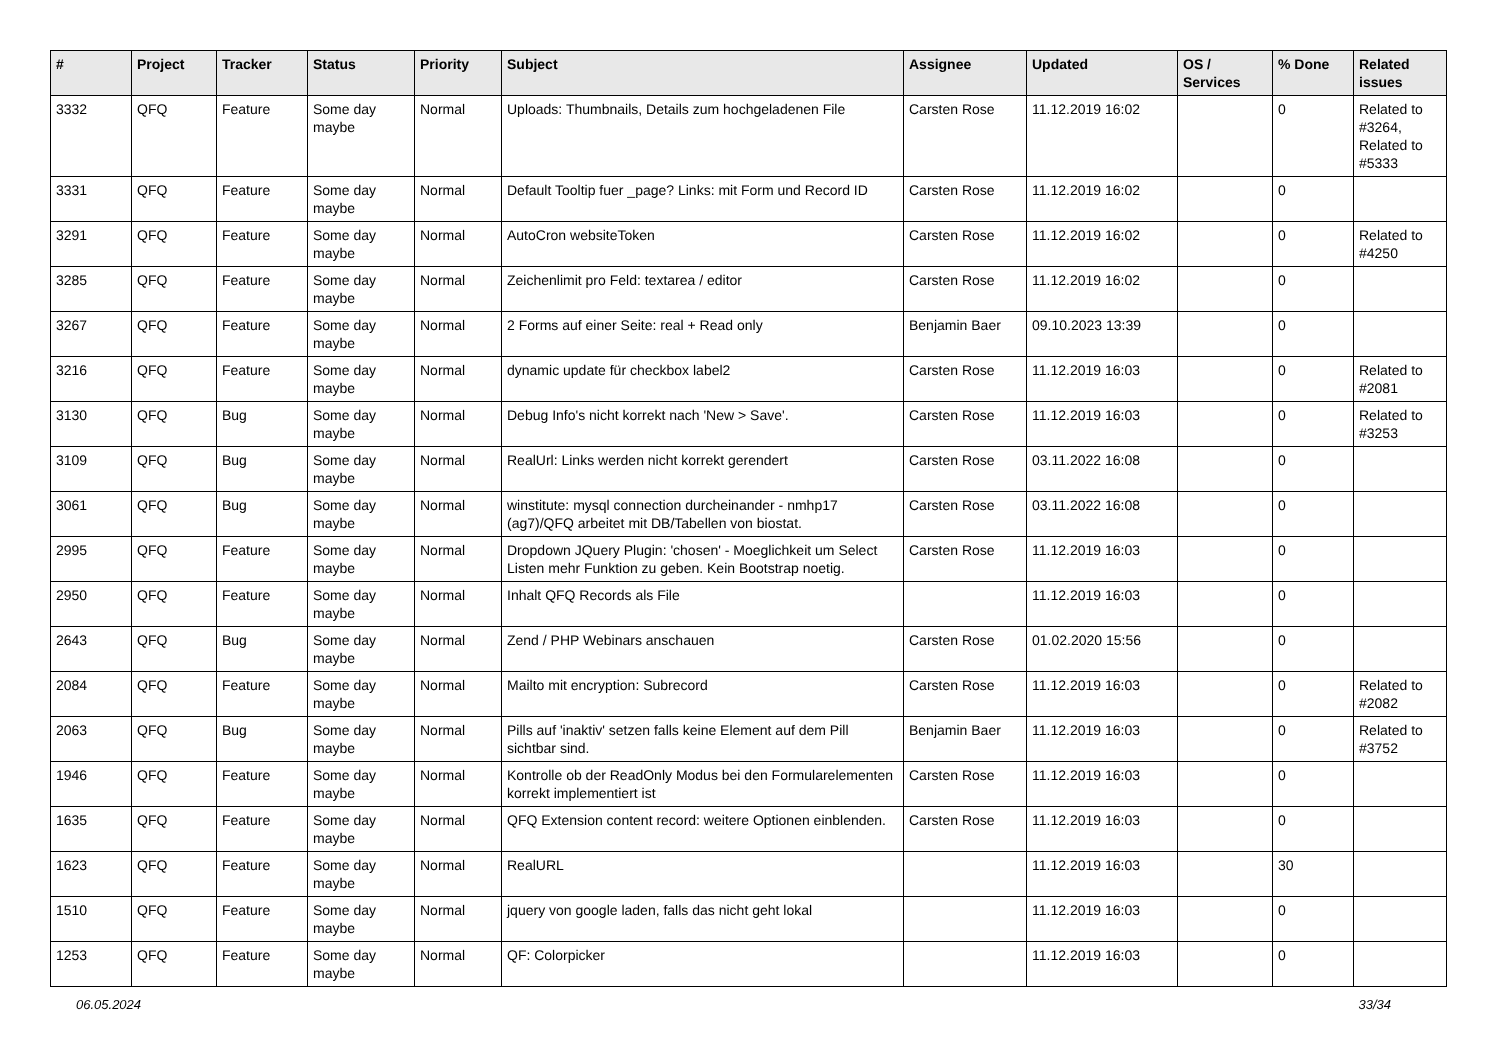| # | Project | Tracker | Status | Priority | Subject | Assignee | Updated | OS / Services | % Done | Related issues |
| --- | --- | --- | --- | --- | --- | --- | --- | --- | --- | --- |
| 3332 | QFQ | Feature | Some day maybe | Normal | Uploads: Thumbnails, Details zum hochgeladenen File | Carsten Rose | 11.12.2019 16:02 | | 0 | Related to #3264, Related to #5333 |
| 3331 | QFQ | Feature | Some day maybe | Normal | Default Tooltip fuer _page? Links: mit Form und Record ID | Carsten Rose | 11.12.2019 16:02 | | 0 | |
| 3291 | QFQ | Feature | Some day maybe | Normal | AutoCron websiteToken | Carsten Rose | 11.12.2019 16:02 | | 0 | Related to #4250 |
| 3285 | QFQ | Feature | Some day maybe | Normal | Zeichenlimit pro Feld: textarea / editor | Carsten Rose | 11.12.2019 16:02 | | 0 | |
| 3267 | QFQ | Feature | Some day maybe | Normal | 2 Forms auf einer Seite: real + Read only | Benjamin Baer | 09.10.2023 13:39 | | 0 | |
| 3216 | QFQ | Feature | Some day maybe | Normal | dynamic update für checkbox label2 | Carsten Rose | 11.12.2019 16:03 | | 0 | Related to #2081 |
| 3130 | QFQ | Bug | Some day maybe | Normal | Debug Info's nicht korrekt nach 'New > Save'. | Carsten Rose | 11.12.2019 16:03 | | 0 | Related to #3253 |
| 3109 | QFQ | Bug | Some day maybe | Normal | RealUrl: Links werden nicht korrekt gerendert | Carsten Rose | 03.11.2022 16:08 | | 0 | |
| 3061 | QFQ | Bug | Some day maybe | Normal | winstitute: mysql connection durcheinander - nmhp17 (ag7)/QFQ arbeitet mit DB/Tabellen von biostat. | Carsten Rose | 03.11.2022 16:08 | | 0 | |
| 2995 | QFQ | Feature | Some day maybe | Normal | Dropdown JQuery Plugin: 'chosen' - Moeglichkeit um Select Listen mehr Funktion zu geben. Kein Bootstrap noetig. | Carsten Rose | 11.12.2019 16:03 | | 0 | |
| 2950 | QFQ | Feature | Some day maybe | Normal | Inhalt QFQ Records als File | | 11.12.2019 16:03 | | 0 | |
| 2643 | QFQ | Bug | Some day maybe | Normal | Zend / PHP Webinars anschauen | Carsten Rose | 01.02.2020 15:56 | | 0 | |
| 2084 | QFQ | Feature | Some day maybe | Normal | Mailto mit encryption: Subrecord | Carsten Rose | 11.12.2019 16:03 | | 0 | Related to #2082 |
| 2063 | QFQ | Bug | Some day maybe | Normal | Pills auf 'inaktiv' setzen falls keine Element auf dem Pill sichtbar sind. | Benjamin Baer | 11.12.2019 16:03 | | 0 | Related to #3752 |
| 1946 | QFQ | Feature | Some day maybe | Normal | Kontrolle ob der ReadOnly Modus bei den Formularelementen korrekt implementiert ist | Carsten Rose | 11.12.2019 16:03 | | 0 | |
| 1635 | QFQ | Feature | Some day maybe | Normal | QFQ Extension content record: weitere Optionen einblenden. | Carsten Rose | 11.12.2019 16:03 | | 0 | |
| 1623 | QFQ | Feature | Some day maybe | Normal | RealURL | | 11.12.2019 16:03 | | 30 | |
| 1510 | QFQ | Feature | Some day maybe | Normal | jquery von google laden, falls das nicht geht lokal | | 11.12.2019 16:03 | | 0 | |
| 1253 | QFQ | Feature | Some day maybe | Normal | QF: Colorpicker | | 11.12.2019 16:03 | | 0 | |
06.05.2024 33/34